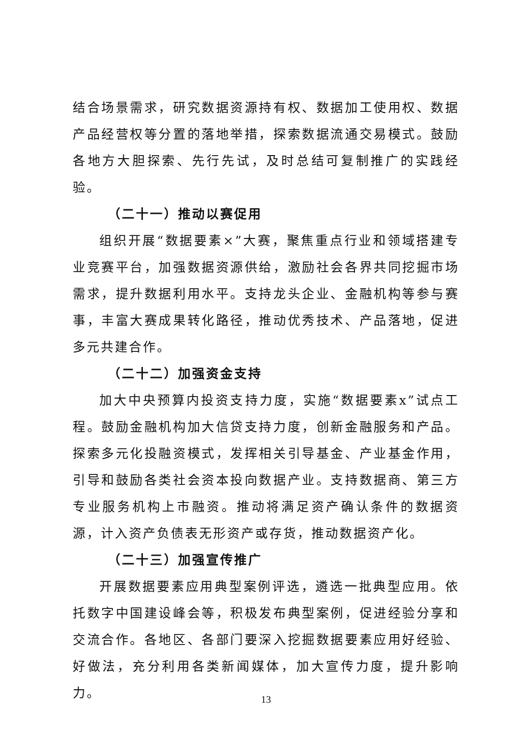结合场景需求，研究数据资源持有权、数据加工使用权、数据产品经营权等分置的落地举措，探索数据流通交易模式。鼓励各地方大胆探索、先行先试，及时总结可复制推广的实践经验。
（二十一）推动以赛促用
组织开展“数据要素×”大赛，聚焦重点行业和领域搭建专业竞赛平台，加强数据资源供给，激励社会各界共同挖掘市场需求，提升数据利用水平。支持龙头企业、金融机构等参与赛事，丰富大赛成果转化路径，推动优秀技术、产品落地，促进多元共建合作。
（二十二）加强资金支持
加大中央预算内投资支持力度，实施“数据要素x”试点工程。鼓励金融机构加大信贷支持力度，创新金融服务和产品。探索多元化投融资模式，发挥相关引导基金、产业基金作用，引导和鼓励各类社会资本投向数据产业。支持数据商、第三方专业服务机构上市融资。推动将满足资产确认条件的数据资源，计入资产负债表无形资产或存货，推动数据资产化。
（二十三）加强宣传推广
开展数据要素应用典型案例评选，遴选一批典型应用。依托数字中国建设峰会等，积极发布典型案例，促进经验分享和交流合作。各地区、各部门要深入挖掘数据要素应用好经验、好做法，充分利用各类新闻媒体，加大宣传力度，提升影响力。
13